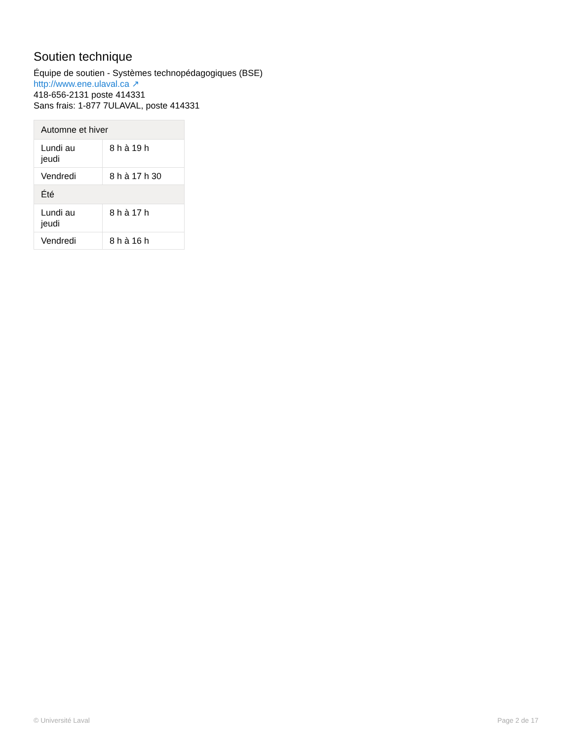Soutien technique
Équipe de soutien - Systèmes technopédagogiques (BSE)
http://www.ene.ulaval.ca ↗
418-656-2131 poste 414331
Sans frais: 1-877 7ULAVAL, poste 414331
| Automne et hiver | |
| --- | --- |
| Lundi au jeudi | 8 h à 19 h |
| Vendredi | 8 h à 17 h 30 |
| Été | |
| Lundi au jeudi | 8 h à 17 h |
| Vendredi | 8 h à 16 h |
© Université Laval Page 2 de 17